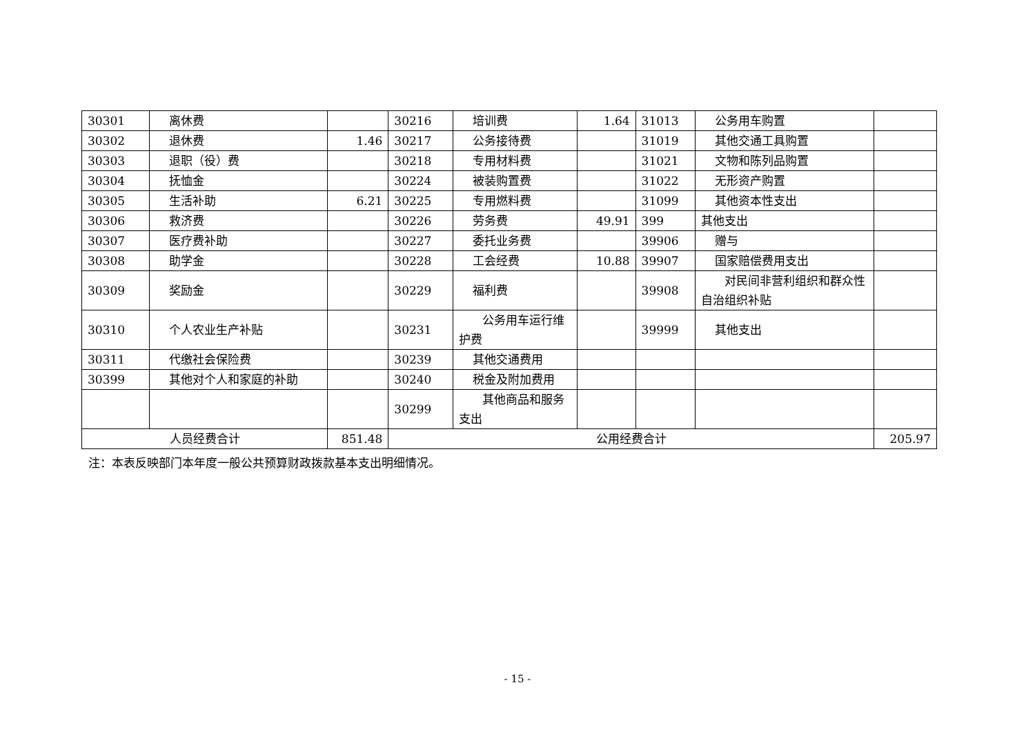| 30301 | 离休费 | | 30216 | 培训费 | 1.64 | 31013 | 公务用车购置 | |
| 30302 | 退休费 | 1.46 | 30217 | 公务接待费 | | 31019 | 其他交通工具购置 | |
| 30303 | 退职（役）费 | | 30218 | 专用材料费 | | 31021 | 文物和陈列品购置 | |
| 30304 | 抚恤金 | | 30224 | 被装购置费 | | 31022 | 无形资产购置 | |
| 30305 | 生活补助 | 6.21 | 30225 | 专用燃料费 | | 31099 | 其他资本性支出 | |
| 30306 | 救济费 | | 30226 | 劳务费 | 49.91 | 399 | 其他支出 | |
| 30307 | 医疗费补助 | | 30227 | 委托业务费 | | 39906 | 赠与 | |
| 30308 | 助学金 | | 30228 | 工会经费 | 10.88 | 39907 | 国家赔偿费用支出 | |
| 30309 | 奖励金 | | 30229 | 福利费 | | 39908 | 对民间非营利组织和群众性自治组织补贴 | |
| 30310 | 个人农业生产补贴 | | 30231 | 公务用车运行维护费 | | 39999 | 其他支出 | |
| 30311 | 代缴社会保险费 | | 30239 | 其他交通费用 | | | | |
| 30399 | 其他对个人和家庭的补助 | | 30240 | 税金及附加费用 | | | | |
| | | | 30299 | 其他商品和服务支出 | | | | |
| 人员经费合计 | | 851.48 | 公用经费合计 | | | | | 205.97 |
注：本表反映部门本年度一般公共预算财政拨款基本支出明细情况。
- 15 -